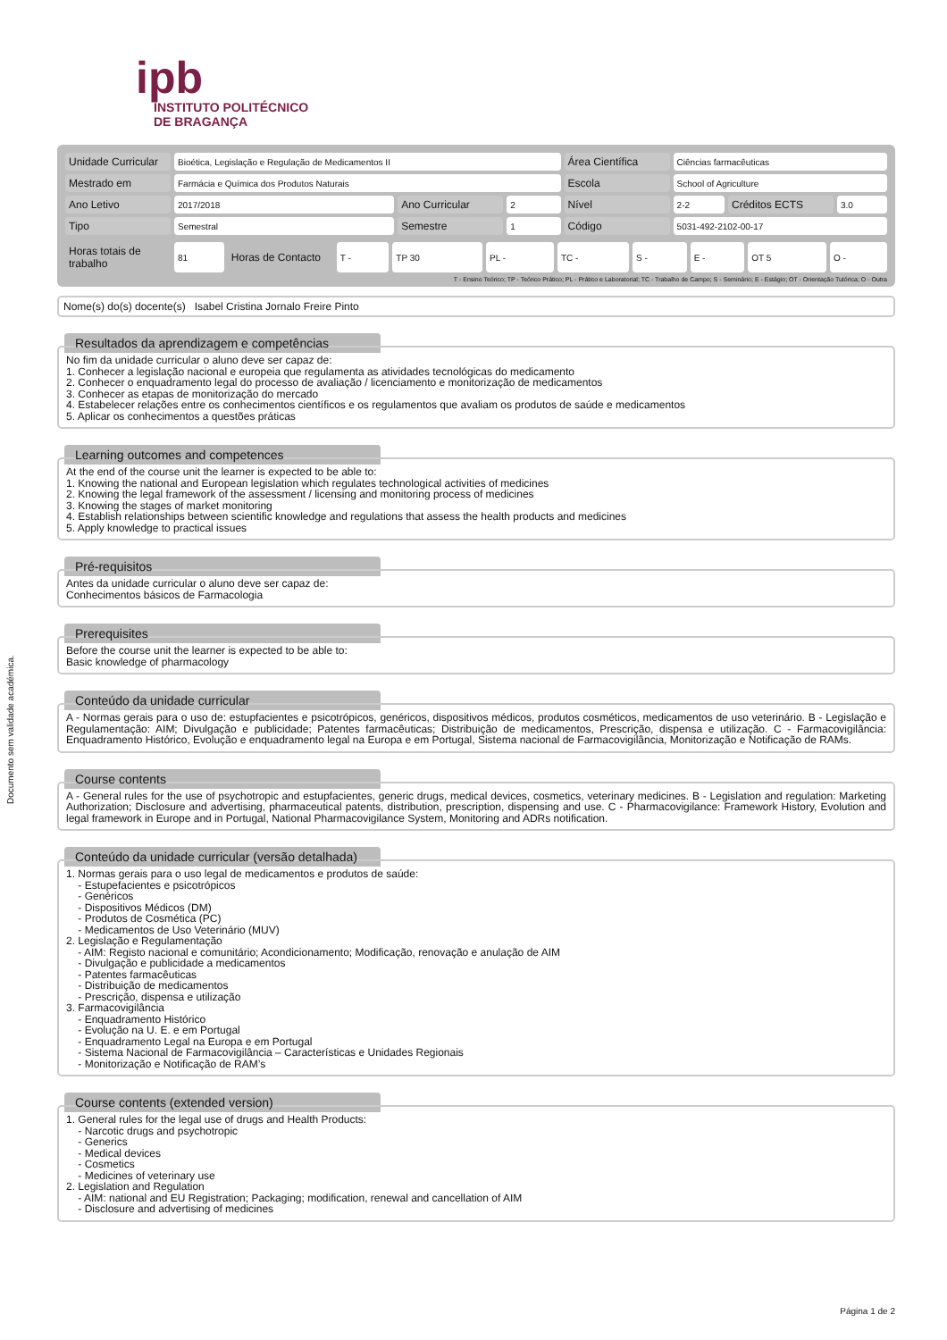ipb
INSTITUTO POLITÉCNICO
DE BRAGANÇA
Documento sem validade académica.
| Unidade Curricular | Bioética, Legislação e Regulação de Medicamentos II | | | Área Científica | Ciências farmacêuticas | | |
| Mestrado em | Farmácia e Química dos Produtos Naturais | | | Escola | School of Agriculture | | |
| Ano Letivo | 2017/2018 | Ano Curricular | 2 | Nível | 2-2 | Créditos ECTS | 3.0 |
| Tipo | Semestral | Semestre | 1 | Código | 5031-492-2102-00-17 | | |
| Horas totais de trabalho | 81 | Horas de Contacto | T - | TP 30 | PL - | TC - | S - | E - | OT 5 | O - |
T - Ensino Teórico; TP - Teórico Prático; PL - Prático e Laboratorial; TC - Trabalho de Campo; S - Seminário; E - Estágio; OT - Orientação Tutórica; O - Outra
Nome(s) do(s) docente(s) Isabel Cristina Jornalo Freire Pinto
Resultados da aprendizagem e competências
No fim da unidade curricular o aluno deve ser capaz de:
1. Conhecer a legislação nacional e europeia que regulamenta as atividades tecnológicas do medicamento
2. Conhecer o enquadramento legal do processo de avaliação / licenciamento e monitorização de medicamentos
3. Conhecer as etapas de monitorização do mercado
4. Estabelecer relações entre os conhecimentos científicos e os regulamentos que avaliam os produtos de saúde e medicamentos
5. Aplicar os conhecimentos a questões práticas
Learning outcomes and competences
At the end of the course unit the learner is expected to be able to:
1. Knowing the national and European legislation which regulates technological activities of medicines
2. Knowing the legal framework of the assessment / licensing and monitoring process of medicines
3. Knowing the stages of market monitoring
4. Establish relationships between scientific knowledge and regulations that assess the health products and medicines
5. Apply knowledge to practical issues
Pré-requisitos
Antes da unidade curricular o aluno deve ser capaz de:
Conhecimentos básicos de Farmacologia
Prerequisites
Before the course unit the learner is expected to be able to:
Basic knowledge of pharmacology
Conteúdo da unidade curricular
A - Normas gerais para o uso de: estupfacientes e psicotrópicos, genéricos, dispositivos médicos, produtos cosméticos, medicamentos de uso veterinário. B - Legislação e Regulamentação: AIM; Divulgação e publicidade; Patentes farmacêuticas; Distribuição de medicamentos, Prescrição, dispensa e utilização. C - Farmacovigilância: Enquadramento Histórico, Evolução e enquadramento legal na Europa e em Portugal, Sistema nacional de Farmacovigilância, Monitorização e Notificação de RAMs.
Course contents
A - General rules for the use of psychotropic and estupfacientes, generic drugs, medical devices, cosmetics, veterinary medicines. B - Legislation and regulation: Marketing Authorization; Disclosure and advertising, pharmaceutical patents, distribution, prescription, dispensing and use. C - Pharmacovigilance: Framework History, Evolution and legal framework in Europe and in Portugal, National Pharmacovigilance System, Monitoring and ADRs notification.
Conteúdo da unidade curricular (versão detalhada)
1. Normas gerais para o uso legal de medicamentos e produtos de saúde:
- Estupefacientes e psicotrópicos
- Genéricos
- Dispositivos Médicos (DM)
- Produtos de Cosmética (PC)
- Medicamentos de Uso Veterinário (MUV)
2. Legislação e Regulamentação
- AIM: Registo nacional e comunitário; Acondicionamento; Modificação, renovação e anulação de AIM
- Divulgação e publicidade a medicamentos
- Patentes farmacêuticas
- Distribuição de medicamentos
- Prescrição, dispensa e utilização
3. Farmacovigilância
- Enquadramento Histórico
- Evolução na U. E. e em Portugal
- Enquadramento Legal na Europa e em Portugal
- Sistema Nacional de Farmacovigilância – Características e Unidades Regionais
- Monitorização e Notificação de RAM’s
Course contents (extended version)
1. General rules for the legal use of drugs and Health Products:
- Narcotic drugs and psychotropic
- Generics
- Medical devices
- Cosmetics
- Medicines of veterinary use
2. Legislation and Regulation
- AIM: national and EU Registration; Packaging; modification, renewal and cancellation of AIM
- Disclosure and advertising of medicines
Página 1 de 2